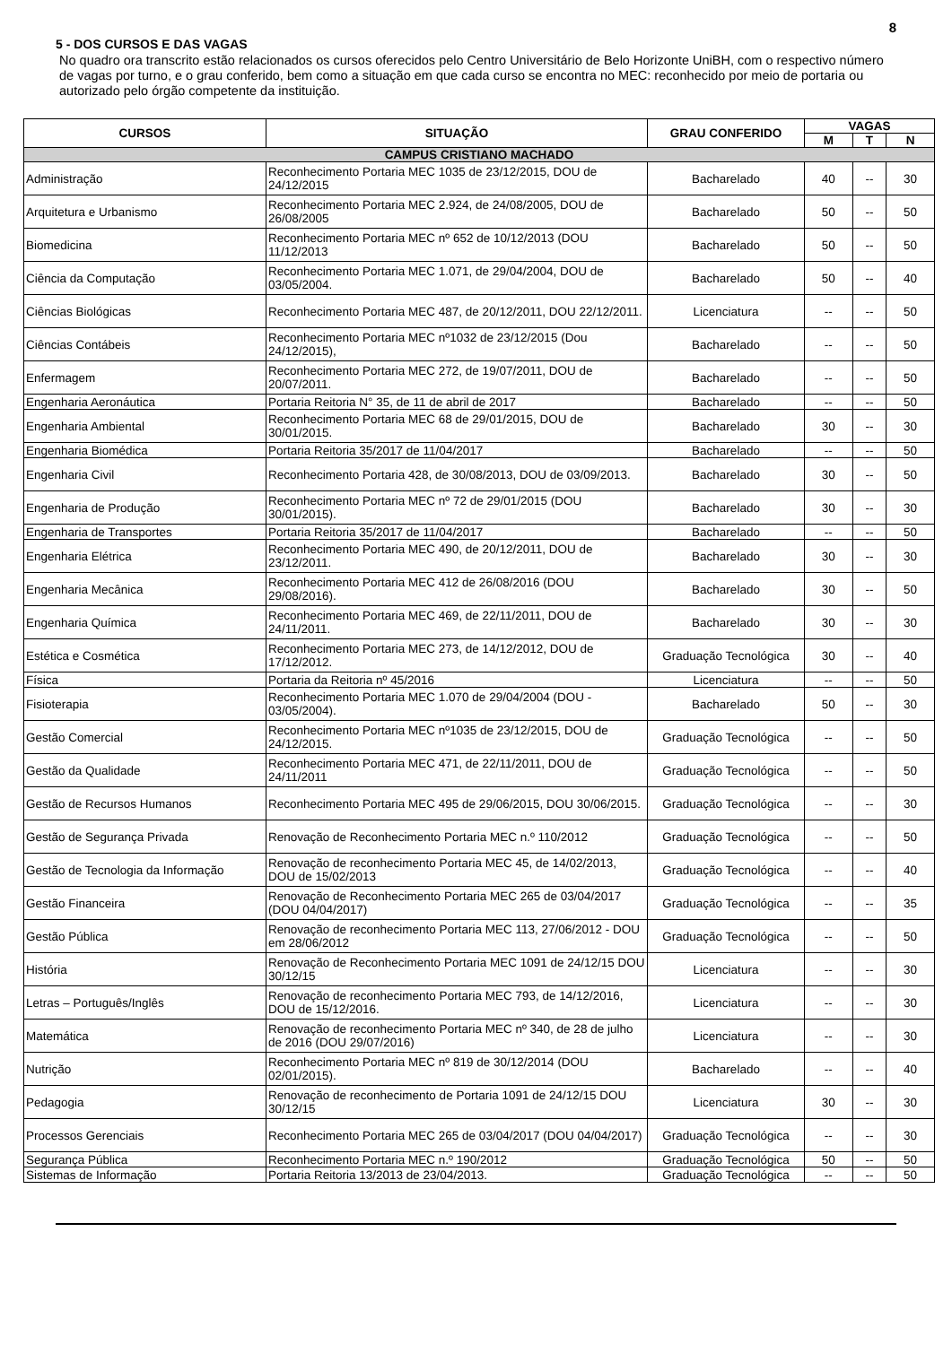8
5 - DOS CURSOS E DAS VAGAS
No quadro ora transcrito estão relacionados os cursos oferecidos pelo Centro Universitário de Belo Horizonte UniBH, com o respectivo número de vagas por turno, e o grau conferido, bem como a situação em que cada curso se encontra no MEC: reconhecido por meio de portaria ou autorizado pelo órgão competente da instituição.
| CURSOS | SITUAÇÃO | GRAU CONFERIDO | VAGAS | | |
| --- | --- | --- | --- | --- | --- |
| | | | M | T | N |
| CAMPUS CRISTIANO MACHADO | | | | | |
| Administração | Reconhecimento Portaria MEC 1035 de 23/12/2015, DOU de 24/12/2015 | Bacharelado | 40 | -- | 30 |
| Arquitetura e Urbanismo | Reconhecimento Portaria MEC 2.924, de 24/08/2005, DOU de 26/08/2005 | Bacharelado | 50 | -- | 50 |
| Biomedicina | Reconhecimento Portaria MEC nº 652 de 10/12/2013 (DOU 11/12/2013 | Bacharelado | 50 | -- | 50 |
| Ciência da Computação | Reconhecimento Portaria MEC 1.071, de 29/04/2004, DOU de 03/05/2004. | Bacharelado | 50 | -- | 40 |
| Ciências Biológicas | Reconhecimento Portaria MEC 487, de 20/12/2011, DOU 22/12/2011. | Licenciatura | -- | -- | 50 |
| Ciências Contábeis | Reconhecimento Portaria MEC nº1032 de 23/12/2015 (Dou 24/12/2015), | Bacharelado | -- | -- | 50 |
| Enfermagem | Reconhecimento Portaria MEC 272, de 19/07/2011, DOU de 20/07/2011. | Bacharelado | -- | -- | 50 |
| Engenharia Aeronáutica | Portaria Reitoria N° 35, de 11 de abril de 2017 | Bacharelado | -- | -- | 50 |
| Engenharia Ambiental | Reconhecimento Portaria MEC 68 de 29/01/2015, DOU de 30/01/2015. | Bacharelado | 30 | -- | 30 |
| Engenharia Biomédica | Portaria Reitoria 35/2017 de 11/04/2017 | Bacharelado | -- | -- | 50 |
| Engenharia Civil | Reconhecimento Portaria 428, de 30/08/2013, DOU de 03/09/2013. | Bacharelado | 30 | -- | 50 |
| Engenharia de Produção | Reconhecimento Portaria MEC nº 72 de 29/01/2015 (DOU 30/01/2015). | Bacharelado | 30 | -- | 30 |
| Engenharia de Transportes | Portaria Reitoria 35/2017 de 11/04/2017 | Bacharelado | -- | -- | 50 |
| Engenharia Elétrica | Reconhecimento Portaria MEC 490, de 20/12/2011, DOU de 23/12/2011. | Bacharelado | 30 | -- | 30 |
| Engenharia Mecânica | Reconhecimento Portaria MEC 412 de 26/08/2016 (DOU 29/08/2016). | Bacharelado | 30 | -- | 50 |
| Engenharia Química | Reconhecimento Portaria MEC 469, de 22/11/2011, DOU de 24/11/2011. | Bacharelado | 30 | -- | 30 |
| Estética e Cosmética | Reconhecimento Portaria MEC 273, de 14/12/2012, DOU de 17/12/2012. | Graduação Tecnológica | 30 | -- | 40 |
| Física | Portaria da Reitoria nº 45/2016 | Licenciatura | -- | -- | 50 |
| Fisioterapia | Reconhecimento Portaria MEC 1.070 de 29/04/2004 (DOU - 03/05/2004). | Bacharelado | 50 | -- | 30 |
| Gestão Comercial | Reconhecimento Portaria MEC nº1035 de 23/12/2015, DOU de 24/12/2015. | Graduação Tecnológica | -- | -- | 50 |
| Gestão da Qualidade | Reconhecimento Portaria MEC 471, de 22/11/2011, DOU de 24/11/2011 | Graduação Tecnológica | -- | -- | 50 |
| Gestão de Recursos Humanos | Reconhecimento Portaria MEC 495 de 29/06/2015, DOU 30/06/2015. | Graduação Tecnológica | -- | -- | 30 |
| Gestão de Segurança Privada | Renovação de Reconhecimento Portaria MEC n.º 110/2012 | Graduação Tecnológica | -- | -- | 50 |
| Gestão de Tecnologia da Informação | Renovação de reconhecimento Portaria MEC 45, de 14/02/2013, DOU de 15/02/2013 | Graduação Tecnológica | -- | -- | 40 |
| Gestão Financeira | Renovação de Reconhecimento Portaria MEC 265 de 03/04/2017 (DOU 04/04/2017) | Graduação Tecnológica | -- | -- | 35 |
| Gestão Pública | Renovação de reconhecimento Portaria MEC 113, 27/06/2012 - DOU em 28/06/2012 | Graduação Tecnológica | -- | -- | 50 |
| História | Renovação de Reconhecimento Portaria MEC 1091 de 24/12/15 DOU 30/12/15 | Licenciatura | -- | -- | 30 |
| Letras – Português/Inglês | Renovação de reconhecimento Portaria MEC 793, de 14/12/2016, DOU de 15/12/2016. | Licenciatura | -- | -- | 30 |
| Matemática | Renovação de reconhecimento Portaria MEC nº 340, de 28 de julho de 2016 (DOU 29/07/2016) | Licenciatura | -- | -- | 30 |
| Nutrição | Reconhecimento Portaria MEC nº 819 de 30/12/2014 (DOU 02/01/2015). | Bacharelado | -- | -- | 40 |
| Pedagogia | Renovação de reconhecimento de Portaria 1091 de 24/12/15 DOU 30/12/15 | Licenciatura | 30 | -- | 30 |
| Processos Gerenciais | Reconhecimento Portaria MEC 265 de 03/04/2017 (DOU 04/04/2017) | Graduação Tecnológica | -- | -- | 30 |
| Segurança Pública | Reconhecimento Portaria MEC n.º 190/2012 | Graduação Tecnológica | 50 | -- | 50 |
| Sistemas de Informação | Portaria Reitoria 13/2013 de 23/04/2013. | Graduação Tecnológica | -- | -- | 50 |